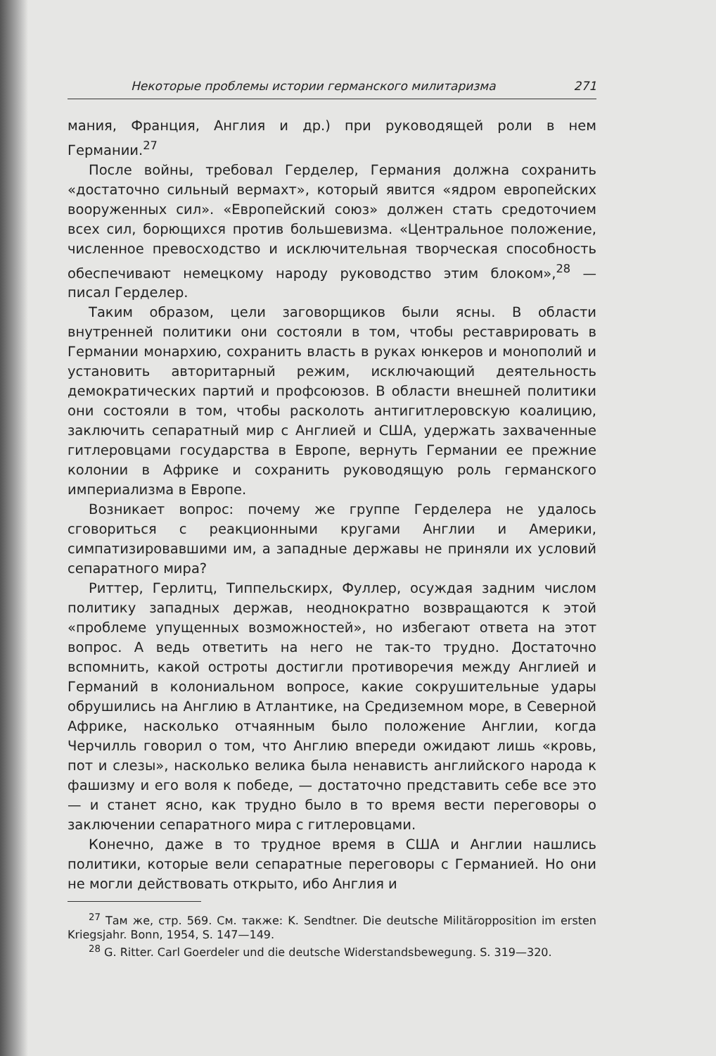Некоторые проблемы истории германского милитаризма 271
мания, Франция, Англия и др.) при руководящей роли в нем Германии.<sup>27</sup>
После войны, требовал Герделер, Германия должна сохранить «достаточно сильный вермахт», который явится «ядром европейских вооруженных сил». «Европейский союз» должен стать средоточием всех сил, борющихся против большевизма. «Центральное положение, численное превосходство и исключительная творческая способность обеспечивают немецкому народу руководство этим блоком»,<sup>28</sup> — писал Герделер.
Таким образом, цели заговорщиков были ясны. В области внутренней политики они состояли в том, чтобы реставрировать в Германии монархию, сохранить власть в руках юнкеров и монополий и установить авторитарный режим, исключающий деятельность демократических партий и профсоюзов. В области внешней политики они состояли в том, чтобы расколоть антигитлеровскую коалицию, заключить сепаратный мир с Англией и США, удержать захваченные гитлеровцами государства в Европе, вернуть Германии ее прежние колонии в Африке и сохранить руководящую роль германского империализма в Европе.
Возникает вопрос: почему же группе Герделера не удалось сговориться с реакционными кругами Англии и Америки, симпатизировавшими им, а западные державы не приняли их условий сепаратного мира?
Риттер, Герлитц, Типпельскирх, Фуллер, осуждая задним числом политику западных держав, неоднократно возвращаются к этой «проблеме упущенных возможностей», но избегают ответа на этот вопрос. А ведь ответить на него не так-то трудно. Достаточно вспомнить, какой остроты достигли противоречия между Англией и Германий в колониальном вопросе, какие сокрушительные удары обрушились на Англию в Атлантике, на Средиземном море, в Северной Африке, насколько отчаянным было положение Англии, когда Черчилль говорил о том, что Англию впереди ожидают лишь «кровь, пот и слезы», насколько велика была ненависть английского народа к фашизму и его воля к победе, — достаточно представить себе все это — и станет ясно, как трудно было в то время вести переговоры о заключении сепаратного мира с гитлеровцами.
Конечно, даже в то трудное время в США и Англии нашлись политики, которые вели сепаратные переговоры с Германией. Но они не могли действовать открыто, ибо Англия и
<sup>27</sup> Там же, стр. 569. См. также: K. Sendtner. Die deutsche Militäropposition im ersten Kriegsjahr. Bonn, 1954, S. 147—149.
<sup>28</sup> G. Ritter. Carl Goerdeler und die deutsche Widerstandsbewegung. S. 319—320.